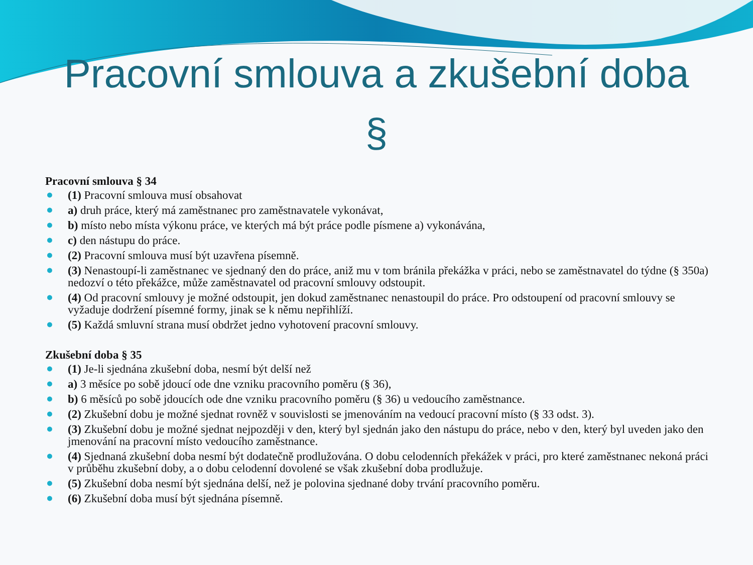Pracovní smlouva a zkušební doba
§
Pracovní smlouva § 34
● (1) Pracovní smlouva musí obsahovat
● a) druh práce, který má zaměstnanec pro zaměstnavatele vykonávat,
● b) místo nebo místa výkonu práce, ve kterých má být práce podle písmene a) vykonávána,
● c) den nástupu do práce.
● (2) Pracovní smlouva musí být uzavřena písemně.
● (3) Nenastoupí-li zaměstnanec ve sjednaný den do práce, aniž mu v tom bránila překážka v práci, nebo se zaměstnavatel do týdne (§ 350a) nedozví o této překážce, může zaměstnavatel od pracovní smlouvy odstoupit.
● (4) Od pracovní smlouvy je možné odstoupit, jen dokud zaměstnanec nenastoupil do práce. Pro odstoupení od pracovní smlouvy se vyžaduje dodržení písemné formy, jinak se k němu nepřihlíží.
● (5) Každá smluvní strana musí obdržet jedno vyhotovení pracovní smlouvy.
Zkušební doba § 35
● (1) Je-li sjednána zkušební doba, nesmí být delší než
● a) 3 měsíce po sobě jdoucí ode dne vzniku pracovního poměru (§ 36),
● b) 6 měsíců po sobě jdoucích ode dne vzniku pracovního poměru (§ 36) u vedoucího zaměstnance.
● (2) Zkušební dobu je možné sjednat rovněž v souvislosti se jmenováním na vedoucí pracovní místo (§ 33 odst. 3).
● (3) Zkušební dobu je možné sjednat nejpozději v den, který byl sjednán jako den nástupu do práce, nebo v den, který byl uveden jako den jmenování na pracovní místo vedoucího zaměstnance.
● (4) Sjednaná zkušební doba nesmí být dodatečně prodlužována. O dobu celodenních překážek v práci, pro které zaměstnanec nekoná práci v průběhu zkušební doby, a o dobu celodenní dovolené se však zkušební doba prodlužuje.
● (5) Zkušební doba nesmí být sjednána delší, než je polovina sjednané doby trvání pracovního poměru.
● (6) Zkušební doba musí být sjednána písemně.